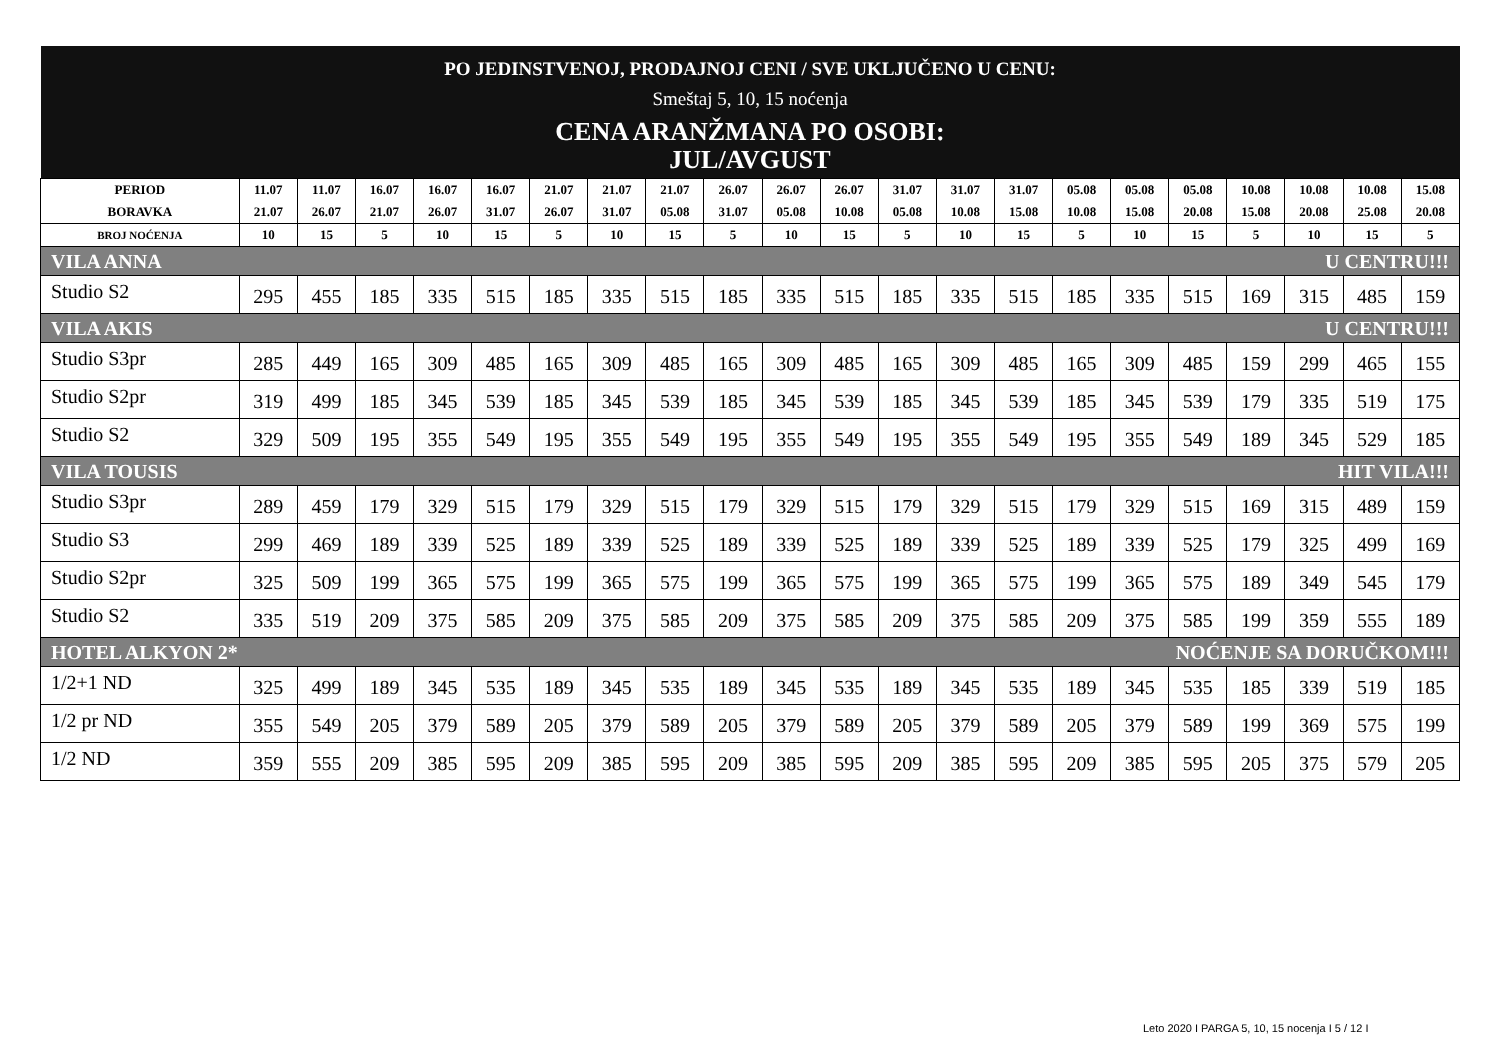| PO JEDINSTVENOJ, PRODAJNOJ CENI / SVE UKLJUČENO U CENU: | | | | | | | | | | | | | | | | | | | | | |
| Smeštaj 5, 10, 15 noćenja | | | | | | | | | | | | | | | | | | | | | |
| CENA ARANŽMANA PO OSOBI: JUL/AVGUST | | | | | | | | | | | | | | | | | | | | | |
| PERIOD BORAVKA | 11.07 21.07 | 11.07 26.07 | 16.07 21.07 | 16.07 26.07 | 16.07 31.07 | 21.07 26.07 | 21.07 31.07 | 21.07 05.08 | 26.07 31.07 | 26.07 05.08 | 26.07 10.08 | 31.07 05.08 | 31.07 10.08 | 31.07 15.08 | 05.08 10.08 | 05.08 15.08 | 05.08 20.08 | 10.08 15.08 | 10.08 20.08 | 10.08 25.08 | 15.08 20.08 |
| BROJ NOĆENJA | 10 | 15 | 5 | 10 | 15 | 5 | 10 | 15 | 5 | 10 | 15 | 5 | 10 | 15 | 5 | 10 | 15 | 5 | 10 | 15 | 5 |
| VILA ANNA U CENTRU!!! | | | | | | | | | | | | | | | | | | | | | |
| Studio S2 | 295 | 455 | 185 | 335 | 515 | 185 | 335 | 515 | 185 | 335 | 515 | 185 | 335 | 515 | 185 | 335 | 515 | 169 | 315 | 485 | 159 |
| VILA AKIS U CENTRU!!! | | | | | | | | | | | | | | | | | | | | | |
| Studio S3pr | 285 | 449 | 165 | 309 | 485 | 165 | 309 | 485 | 165 | 309 | 485 | 165 | 309 | 485 | 165 | 309 | 485 | 159 | 299 | 465 | 155 |
| Studio S2pr | 319 | 499 | 185 | 345 | 539 | 185 | 345 | 539 | 185 | 345 | 539 | 185 | 345 | 539 | 185 | 345 | 539 | 179 | 335 | 519 | 175 |
| Studio S2 | 329 | 509 | 195 | 355 | 549 | 195 | 355 | 549 | 195 | 355 | 549 | 195 | 355 | 549 | 195 | 355 | 549 | 189 | 345 | 529 | 185 |
| VILA TOUSIS HIT VILA!!! | | | | | | | | | | | | | | | | | | | | | |
| Studio S3pr | 289 | 459 | 179 | 329 | 515 | 179 | 329 | 515 | 179 | 329 | 515 | 179 | 329 | 515 | 179 | 329 | 515 | 169 | 315 | 489 | 159 |
| Studio S3 | 299 | 469 | 189 | 339 | 525 | 189 | 339 | 525 | 189 | 339 | 525 | 189 | 339 | 525 | 189 | 339 | 525 | 179 | 325 | 499 | 169 |
| Studio S2pr | 325 | 509 | 199 | 365 | 575 | 199 | 365 | 575 | 199 | 365 | 575 | 199 | 365 | 575 | 199 | 365 | 575 | 189 | 349 | 545 | 179 |
| Studio S2 | 335 | 519 | 209 | 375 | 585 | 209 | 375 | 585 | 209 | 375 | 585 | 209 | 375 | 585 | 209 | 375 | 585 | 199 | 359 | 555 | 189 |
| HOTEL ALKYON 2* NOĆENJE SA DORUČKOM!!! | | | | | | | | | | | | | | | | | | | | | |
| 1/2+1 ND | 325 | 499 | 189 | 345 | 535 | 189 | 345 | 535 | 189 | 345 | 535 | 189 | 345 | 535 | 189 | 345 | 535 | 185 | 339 | 519 | 185 |
| 1/2 pr ND | 355 | 549 | 205 | 379 | 589 | 205 | 379 | 589 | 205 | 379 | 589 | 205 | 379 | 589 | 205 | 379 | 589 | 199 | 369 | 575 | 199 |
| 1/2 ND | 359 | 555 | 209 | 385 | 595 | 209 | 385 | 595 | 209 | 385 | 595 | 209 | 385 | 595 | 209 | 385 | 595 | 205 | 375 | 579 | 205 |
Leto 2020 I PARGA 5, 10, 15 nocenja I 5 / 12 I